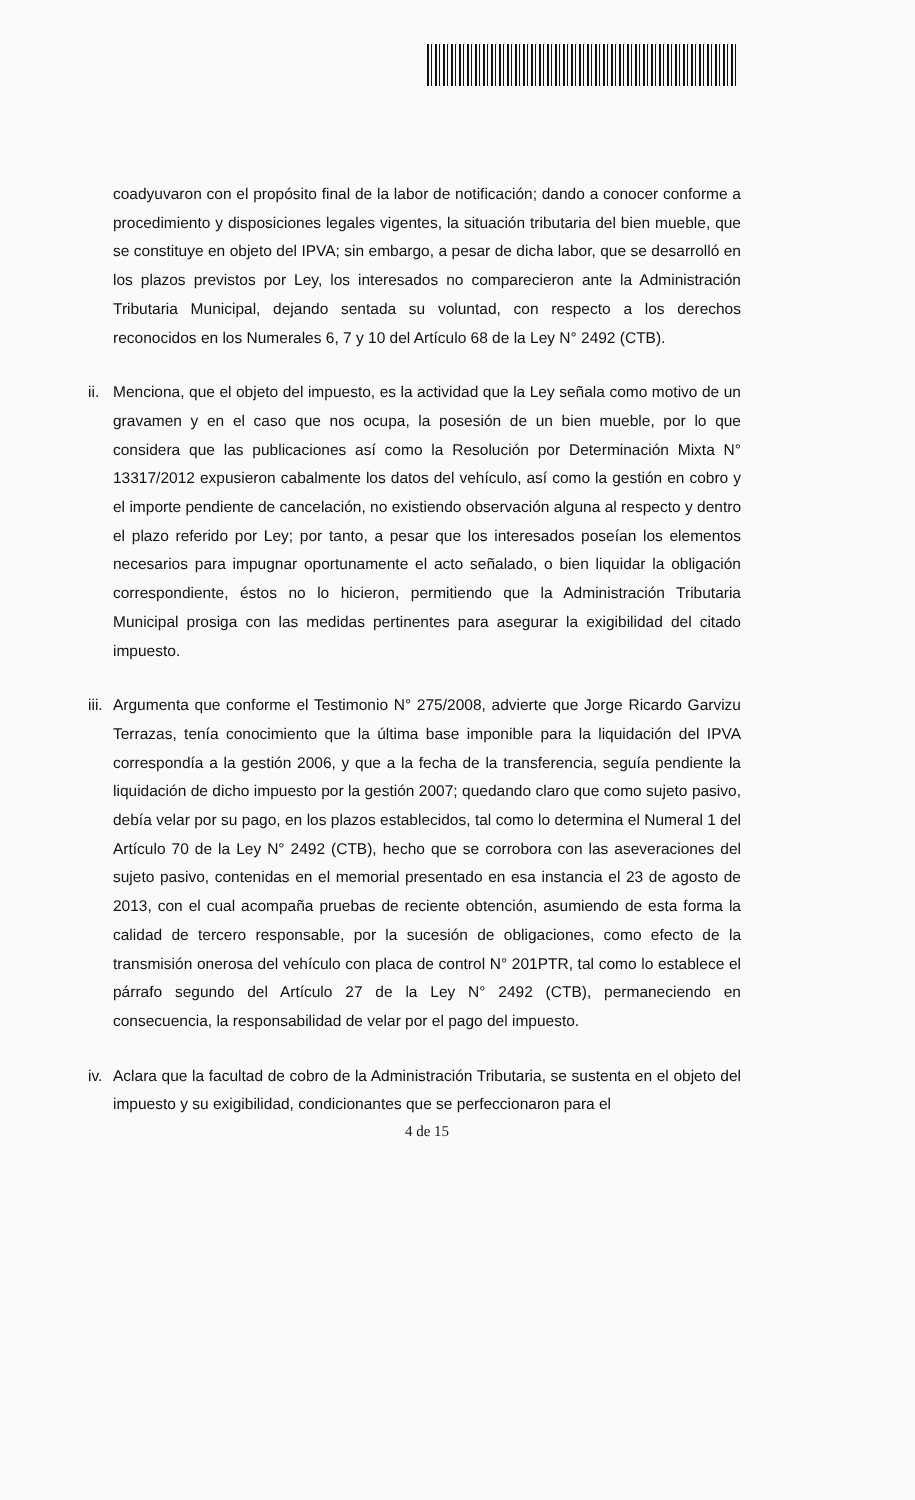coadyuvaron con el propósito final de la labor de notificación; dando a conocer conforme a procedimiento y disposiciones legales vigentes, la situación tributaria del bien mueble, que se constituye en objeto del IPVA; sin embargo, a pesar de dicha labor, que se desarrolló en los plazos previstos por Ley, los interesados no comparecieron ante la Administración Tributaria Municipal, dejando sentada su voluntad, con respecto a los derechos reconocidos en los Numerales 6, 7 y 10 del Artículo 68 de la Ley N° 2492 (CTB).
ii.
Menciona, que el objeto del impuesto, es la actividad que la Ley señala como motivo de un gravamen y en el caso que nos ocupa, la posesión de un bien mueble, por lo que considera que las publicaciones así como la Resolución por Determinación Mixta N° 13317/2012 expusieron cabalmente los datos del vehículo, así como la gestión en cobro y el importe pendiente de cancelación, no existiendo observación alguna al respecto y dentro el plazo referido por Ley; por tanto, a pesar que los interesados poseían los elementos necesarios para impugnar oportunamente el acto señalado, o bien liquidar la obligación correspondiente, éstos no lo hicieron, permitiendo que la Administración Tributaria Municipal prosiga con las medidas pertinentes para asegurar la exigibilidad del citado impuesto.
iii.
Argumenta que conforme el Testimonio N° 275/2008, advierte que Jorge Ricardo Garvizu Terrazas, tenía conocimiento que la última base imponible para la liquidación del IPVA correspondía a la gestión 2006, y que a la fecha de la transferencia, seguía pendiente la liquidación de dicho impuesto por la gestión 2007; quedando claro que como sujeto pasivo, debía velar por su pago, en los plazos establecidos, tal como lo determina el Numeral 1 del Artículo 70 de la Ley N° 2492 (CTB), hecho que se corrobora con las aseveraciones del sujeto pasivo, contenidas en el memorial presentado en esa instancia el 23 de agosto de 2013, con el cual acompaña pruebas de reciente obtención, asumiendo de esta forma la calidad de tercero responsable, por la sucesión de obligaciones, como efecto de la transmisión onerosa del vehículo con placa de control N° 201PTR, tal como lo establece el párrafo segundo del Artículo 27 de la Ley N° 2492 (CTB), permaneciendo en consecuencia, la responsabilidad de velar por el pago del impuesto.
iv.
Aclara que la facultad de cobro de la Administración Tributaria, se sustenta en el objeto del impuesto y su exigibilidad, condicionantes que se perfeccionaron para el
4 de 15